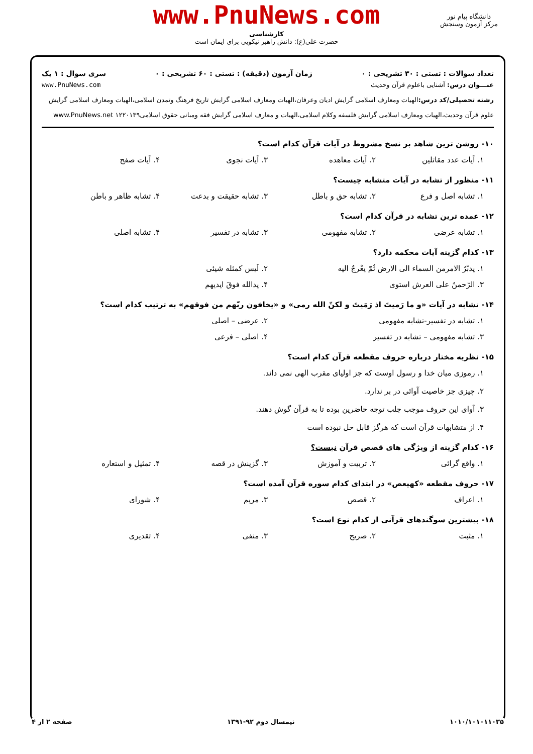www.PnuNews.com
کارشناسی
حضرت علی(ع): دانش راهبر نیکویی برای ایمان است
دانشگاه پیام نور
مرکز آزمون وسنجش
تعداد سوالات : تستی : ۳۰ تشریحی : ۰ زمان آزمون (دقیقه) : تستی : ۶۰ تشریحی : ۰ سری سوال : ۱ یک
عنـــوان درس: آشنایی باعلوم قرآن وحدیث www.PnuNews.com
رشته تحصیلی/کد درس: الهیات ومعارف اسلامی گرایش ادیان وعرفان،الهیات ومعارف اسلامی گرایش تاریخ فرهنگ وتمدن اسلامی،الهیات ومعارف اسلامی گرایش علوم قرآن وحدیث،الهیات ومعارف اسلامی گرایش فلسفه وکلام اسلامی،الهیات و معارف اسلامی گرایش فقه ومبانی حقوق اسلامی۱۲۲۰۱۳۹ www.PnuNews.net
۱۰- روشن ترین شاهد بر نسخ مشروط در آیات قرآن کدام است؟
۱. آیات عدد مقاتلین ۲. آیات معاهده ۳. آیات نجوی ۴. آیات صفح
۱۱- منظور از تشابه در آیات متشابه چیست؟
۱. تشابه اصل و فرع ۲. تشابه حق و باطل ۳. تشابه حقیقت و بدعت ۴. تشابه ظاهر و باطن
۱۲- عمده ترین تشابه در قرآن کدام است؟
۱. تشابه عرضی ۲. تشابه مفهومی ۳. تشابه در تفسیر ۴. تشابه اصلی
۱۳- کدام گزینه آیات محکمه دارد؟
۱. یدبّرُ الامرمن السماء الی الارض ثُمّ یعْرجُ الیه ۲. لَیس کمثله شیئی
۳. الرّحمنُ علی العرش استوی ۴. یدالله فوقَ ایدیهم
۱۴- تشابه در آیات «و ما رَمیتَ اذ رَمَیتَ و لکنّ الله رمی» و «یخافون ربّهم من فوقهم» به ترتیب کدام است؟
۱. تشابه در تفسیر-تشابه مفهومی ۲. عرضی – اصلی
۳. تشابه مفهومی – تشابه در تفسیر ۴. اصلی – فرعی
۱۵- نظریه مختار درباره حروف مقطعه قرآن کدام است؟
۱. رموزی میان خدا و رسول اوست که جز اولیای مقرب الهی نمی داند.
۲. چیزی جز خاصیت آوائی در بر ندارد.
۳. آوای این حروف موجب جلب توجه حاضرین بوده تا به قرآن گوش دهند.
۴. از متشابهات قرآن است که هرگز قابل حل نبوده است
۱۶- کدام گزینه از ویژگی های قصص قرآن نیست؟
۱. واقع گرائی ۲. تربیت و آموزش ۳. گزینش در قصه ۴. تمثیل و استعاره
۱۷- حروف مقطعه «کهیعص» در ابتدای کدام سوره قرآن آمده است؟
۱. اعراف ۲. قصص ۳. مریم ۴. شورای
۱۸- بیشترین سوگندهای قرآنی از کدام نوع است؟
۱. مثبت ۲. صریح ۳. منفی ۴. تقدیری
۱۰۱۰/۱۰۱۰۱۱۰۳۵ نیمسال دوم ۹۲-۱۳۹۱ صفحه ۲ از ۴